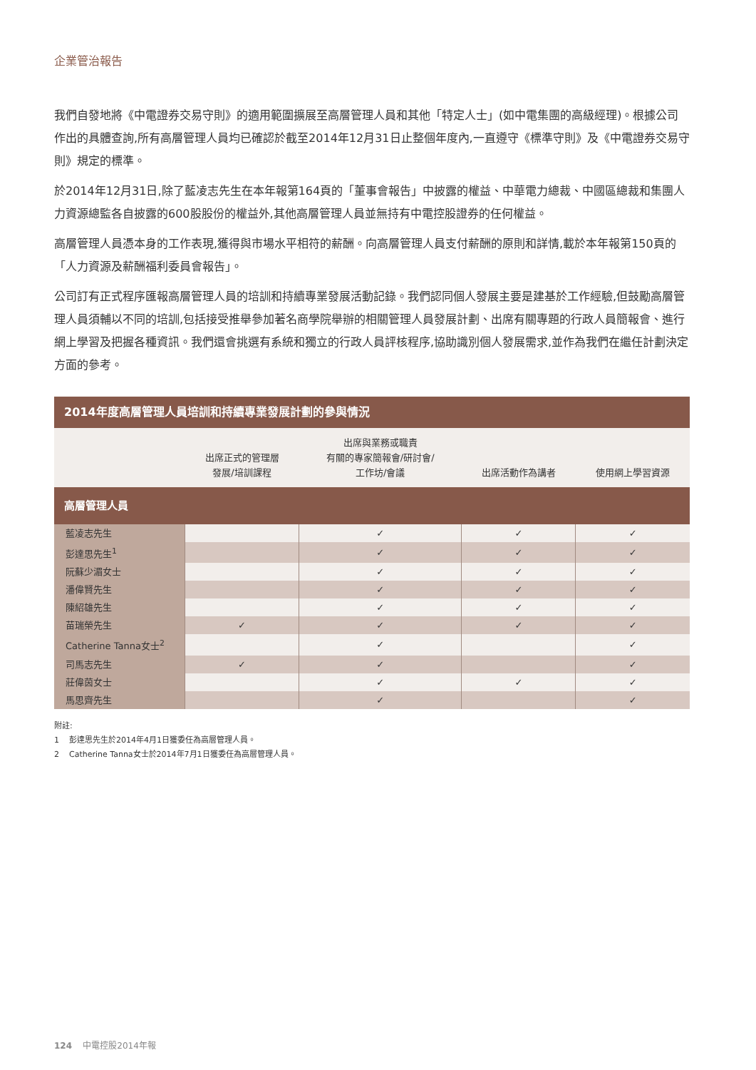企業管治報告
我們自發地將《中電證券交易守則》的適用範圍擴展至高層管理人員和其他「特定人士」(如中電集團的高級經理)。根據公司作出的具體查詢,所有高層管理人員均已確認於截至2014年12月31日止整個年度內,一直遵守《標準守則》及《中電證券交易守則》規定的標準。
於2014年12月31日,除了藍凌志先生在本年報第164頁的「董事會報告」中披露的權益、中華電力總裁、中國區總裁和集團人力資源總監各自披露的600股股份的權益外,其他高層管理人員並無持有中電控股證券的任何權益。
高層管理人員憑本身的工作表現,獲得與市場水平相符的薪酬。向高層管理人員支付薪酬的原則和詳情,載於本年報第150頁的「人力資源及薪酬福利委員會報告」。
公司訂有正式程序匯報高層管理人員的培訓和持續專業發展活動記錄。我們認同個人發展主要是建基於工作經驗,但鼓勵高層管理人員須輔以不同的培訓,包括接受推舉參加著名商學院舉辦的相關管理人員發展計劃、出席有關專題的行政人員簡報會、進行網上學習及把握各種資訊。我們還會挑選有系統和獨立的行政人員評核程序,協助識別個人發展需求,並作為我們在繼任計劃決定方面的參考。
| 2014年度高層管理人員培訓和持續專業發展計劃的參與情況 | | | | |
| --- | --- | --- | --- | --- |
| | 出席正式的管理層 發展/培訓課程 | 出席與業務或職責 有關的專家簡報會/研討會/ 工作坊/會議 | 出席活動作為講者 | 使用網上學習資源 |
| 高層管理人員 | | | | |
| 藍凌志先生 | | ✓ | ✓ | ✓ |
| 彭達思先生<sup>1</sup> | | ✓ | ✓ | ✓ |
| 阮蘇少湄女士 | | ✓ | ✓ | ✓ |
| 潘偉賢先生 | | ✓ | ✓ | ✓ |
| 陳紹雄先生 | | ✓ | ✓ | ✓ |
| 苗瑞榮先生 | ✓ | ✓ | ✓ | ✓ |
| Catherine Tanna女士<sup>2</sup> | | ✓ | | ✓ |
| 司馬志先生 | ✓ | ✓ | | ✓ |
| 莊偉茵女士 | | ✓ | ✓ | ✓ |
| 馬思齊先生 | | ✓ | | ✓ |
附註:
1 彭達思先生於2014年4月1日獲委任為高層管理人員。
2 Catherine Tanna女士於2014年7月1日獲委任為高層管理人員。
124 中電控股2014年報